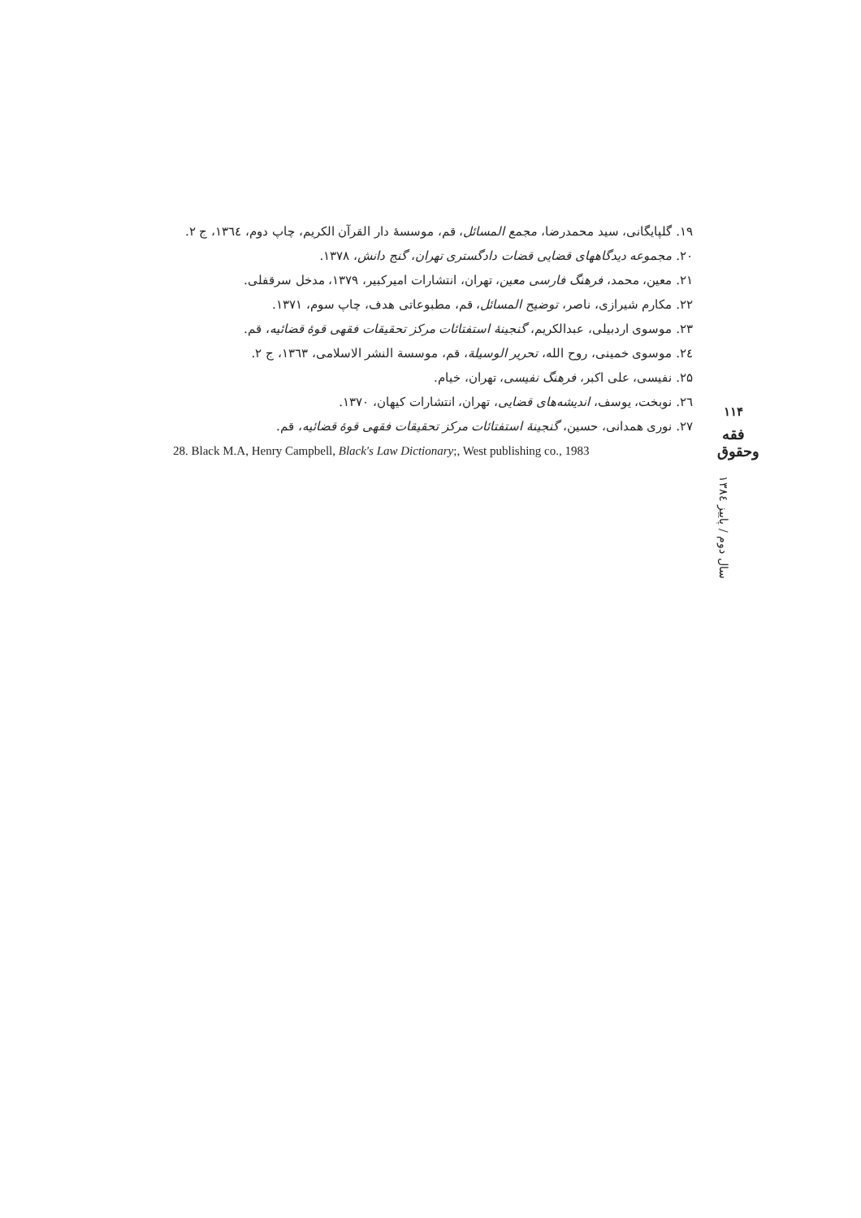۱۹. گلپایگانی، سید محمدرضا، مجمع المسائل، قم، موسسهٔ دار القرآن الکریم، چاپ دوم، ۱۳٦٤، ج ۲.
۲۰. مجموعه دیدگاههای قضایی قضات دادگستری تهران، گنج دانش، ۱۳۷۸.
۲۱. معین، محمد، فرهنگ فارسی معین، تهران، انتشارات امیرکبیر، ۱۳۷۹، مدخل سرقفلی.
۲۲. مکارم شیرازی، ناصر، توضیح المسائل، قم، مطبوعاتی هدف، چاپ سوم، ۱۳۷۱.
۲۳. موسوی اردبیلی، عبدالکریم، گنجینهٔ استفتائات مرکز تحقیقات فقهی قوهٔ قضائیه، قم.
۲٤. موسوی خمینی، روح الله، تحریر الوسیلة، قم، موسسة النشر الاسلامی، ۱۳٦۳، ج ۲.
۲۵. نفیسی، علی اکبر، فرهنگ نفیسی، تهران، خیام.
۲٦. نوبخت، یوسف، اندیشه‌های قضایی، تهران، انتشارات کیهان، ۱۳۷۰.
۲۷. نوری همدانی، حسین، گنجینهٔ استفتائات مرکز تحقیقات فقهی قوهٔ قضائیه، قم.
28. Black M.A, Henry Campbell, Black's Law Dictionary;, West publishing co., 1983
۱۱۴
فقه وحقوق
سال دوم / پاییز ۱۳۸٤